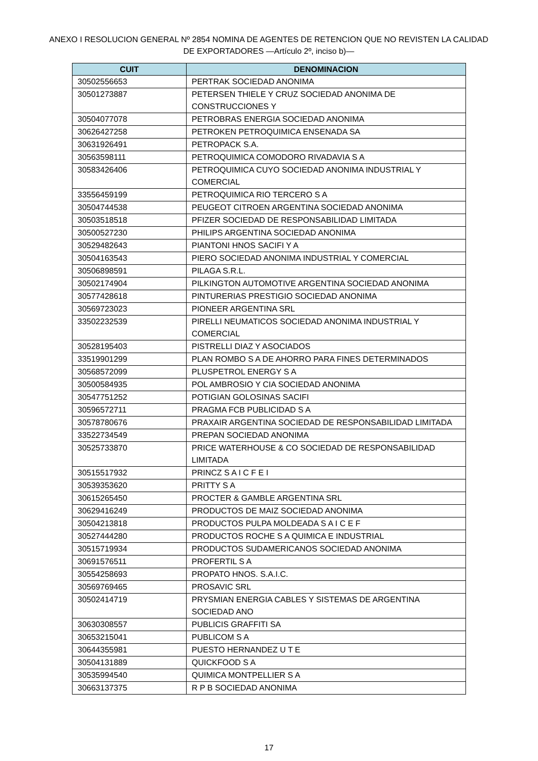ANEXO I RESOLUCION GENERAL Nº 2854 NOMINA DE AGENTES DE RETENCION QUE NO REVISTEN LA CALIDAD DE EXPORTADORES —Artículo 2º, inciso b)—
| CUIT | DENOMINACION |
| --- | --- |
| 30502556653 | PERTRAK SOCIEDAD ANONIMA |
| 30501273887 | PETERSEN THIELE Y CRUZ SOCIEDAD ANONIMA DE CONSTRUCCIONES Y |
| 30504077078 | PETROBRAS ENERGIA SOCIEDAD ANONIMA |
| 30626427258 | PETROKEN PETROQUIMICA ENSENADA SA |
| 30631926491 | PETROPACK S.A. |
| 30563598111 | PETROQUIMICA COMODORO RIVADAVIA S A |
| 30583426406 | PETROQUIMICA CUYO SOCIEDAD ANONIMA INDUSTRIAL Y COMERCIAL |
| 33556459199 | PETROQUIMICA RIO TERCERO S A |
| 30504744538 | PEUGEOT CITROEN ARGENTINA SOCIEDAD ANONIMA |
| 30503518518 | PFIZER SOCIEDAD DE RESPONSABILIDAD LIMITADA |
| 30500527230 | PHILIPS ARGENTINA SOCIEDAD ANONIMA |
| 30529482643 | PIANTONI HNOS SACIFI Y A |
| 30504163543 | PIERO SOCIEDAD ANONIMA INDUSTRIAL Y COMERCIAL |
| 30506898591 | PILAGA S.R.L. |
| 30502174904 | PILKINGTON AUTOMOTIVE ARGENTINA SOCIEDAD ANONIMA |
| 30577428618 | PINTURERIAS PRESTIGIO SOCIEDAD ANONIMA |
| 30569723023 | PIONEER ARGENTINA SRL |
| 33502232539 | PIRELLI NEUMATICOS SOCIEDAD ANONIMA INDUSTRIAL Y COMERCIAL |
| 30528195403 | PISTRELLI DIAZ Y ASOCIADOS |
| 33519901299 | PLAN ROMBO S A DE AHORRO PARA FINES DETERMINADOS |
| 30568572099 | PLUSPETROL ENERGY S A |
| 30500584935 | POL AMBROSIO Y CIA SOCIEDAD ANONIMA |
| 30547751252 | POTIGIAN GOLOSINAS SACIFI |
| 30596572711 | PRAGMA FCB PUBLICIDAD S A |
| 30578780676 | PRAXAIR ARGENTINA SOCIEDAD DE RESPONSABILIDAD LIMITADA |
| 33522734549 | PREPAN SOCIEDAD ANONIMA |
| 30525733870 | PRICE WATERHOUSE & CO SOCIEDAD DE RESPONSABILIDAD LIMITADA |
| 30515517932 | PRINCZ S A I C F E I |
| 30539353620 | PRITTY S A |
| 30615265450 | PROCTER & GAMBLE ARGENTINA SRL |
| 30629416249 | PRODUCTOS DE MAIZ SOCIEDAD ANONIMA |
| 30504213818 | PRODUCTOS PULPA MOLDEADA S A I C E F |
| 30527444280 | PRODUCTOS ROCHE S A QUIMICA E INDUSTRIAL |
| 30515719934 | PRODUCTOS SUDAMERICANOS SOCIEDAD ANONIMA |
| 30691576511 | PROFERTIL S A |
| 30554258693 | PROPATO HNOS. S.A.I.C. |
| 30569769465 | PROSAVIC SRL |
| 30502414719 | PRYSMIAN ENERGIA CABLES Y SISTEMAS DE ARGENTINA SOCIEDAD ANO |
| 30630308557 | PUBLICIS GRAFFITI SA |
| 30653215041 | PUBLICOM S A |
| 30644355981 | PUESTO HERNANDEZ U T E |
| 30504131889 | QUICKFOOD S A |
| 30535994540 | QUIMICA MONTPELLIER S A |
| 30663137375 | R P B SOCIEDAD ANONIMA |
17